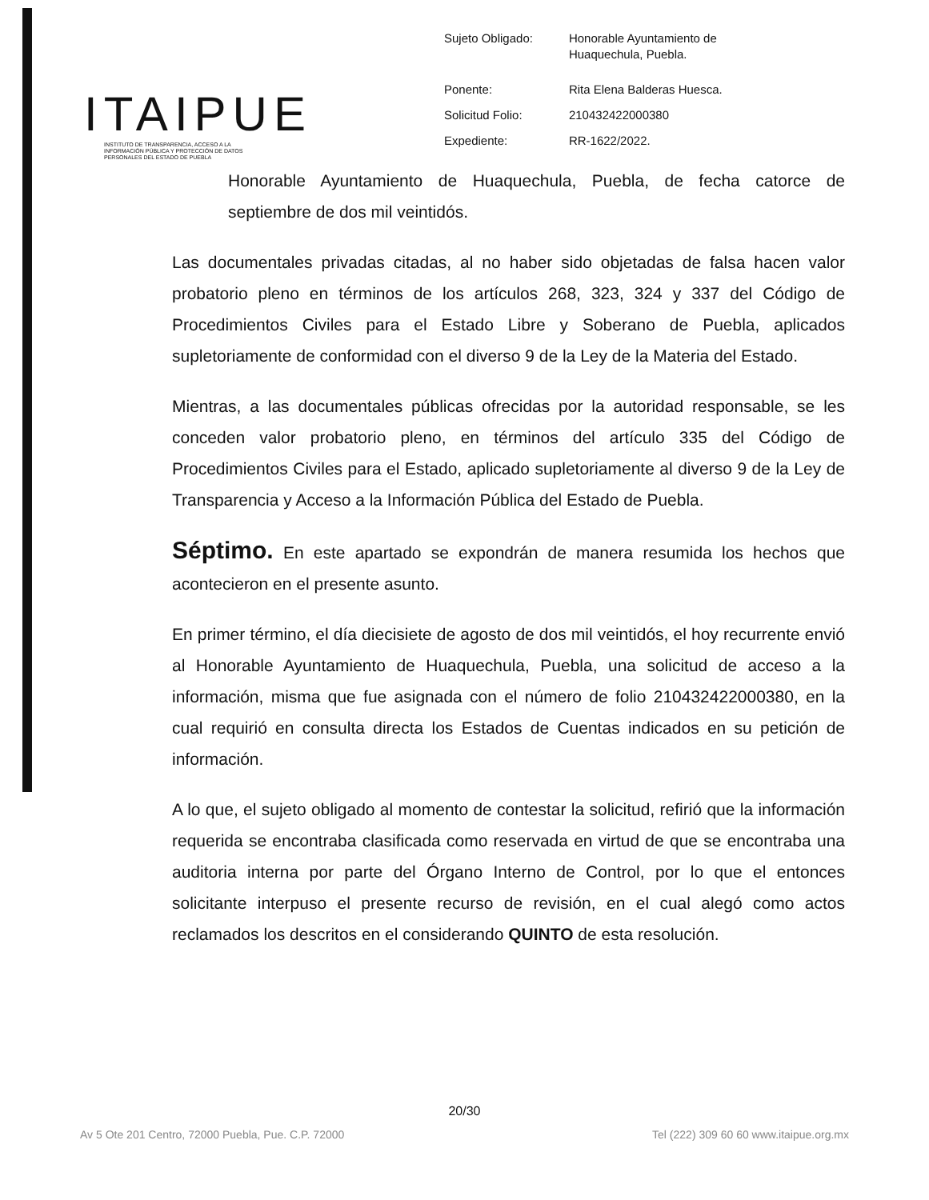ITAIPUE
INSTITUTO DE TRANSPARENCIA, ACCESO A LA INFORMACIÓN PÚBLICA Y PROTECCIÓN DE DATOS PERSONALES DEL ESTADO DE PUEBLA
| Sujeto Obligado: | Honorable Ayuntamiento de Huaquechula, Puebla. |
| Ponente: | Rita Elena Balderas Huesca. |
| Solicitud Folio: | 210432422000380 |
| Expediente: | RR-1622/2022. |
Honorable Ayuntamiento de Huaquechula, Puebla, de fecha catorce de septiembre de dos mil veintidós.
Las documentales privadas citadas, al no haber sido objetadas de falsa hacen valor probatorio pleno en términos de los artículos 268, 323, 324 y 337 del Código de Procedimientos Civiles para el Estado Libre y Soberano de Puebla, aplicados supletoriamente de conformidad con el diverso 9 de la Ley de la Materia del Estado.
Mientras, a las documentales públicas ofrecidas por la autoridad responsable, se les conceden valor probatorio pleno, en términos del artículo 335 del Código de Procedimientos Civiles para el Estado, aplicado supletoriamente al diverso 9 de la Ley de Transparencia y Acceso a la Información Pública del Estado de Puebla.
Séptimo. En este apartado se expondrán de manera resumida los hechos que acontecieron en el presente asunto.
En primer término, el día diecisiete de agosto de dos mil veintidós, el hoy recurrente envió al Honorable Ayuntamiento de Huaquechula, Puebla, una solicitud de acceso a la información, misma que fue asignada con el número de folio 210432422000380, en la cual requirió en consulta directa los Estados de Cuentas indicados en su petición de información.
A lo que, el sujeto obligado al momento de contestar la solicitud, refirió que la información requerida se encontraba clasificada como reservada en virtud de que se encontraba una auditoria interna por parte del Órgano Interno de Control, por lo que el entonces solicitante interpuso el presente recurso de revisión, en el cual alegó como actos reclamados los descritos en el considerando QUINTO de esta resolución.
20/30
Av 5 Ote 201 Centro, 72000 Puebla, Pue. C.P. 72000 Tel (222) 309 60 60 www.itaipue.org.mx